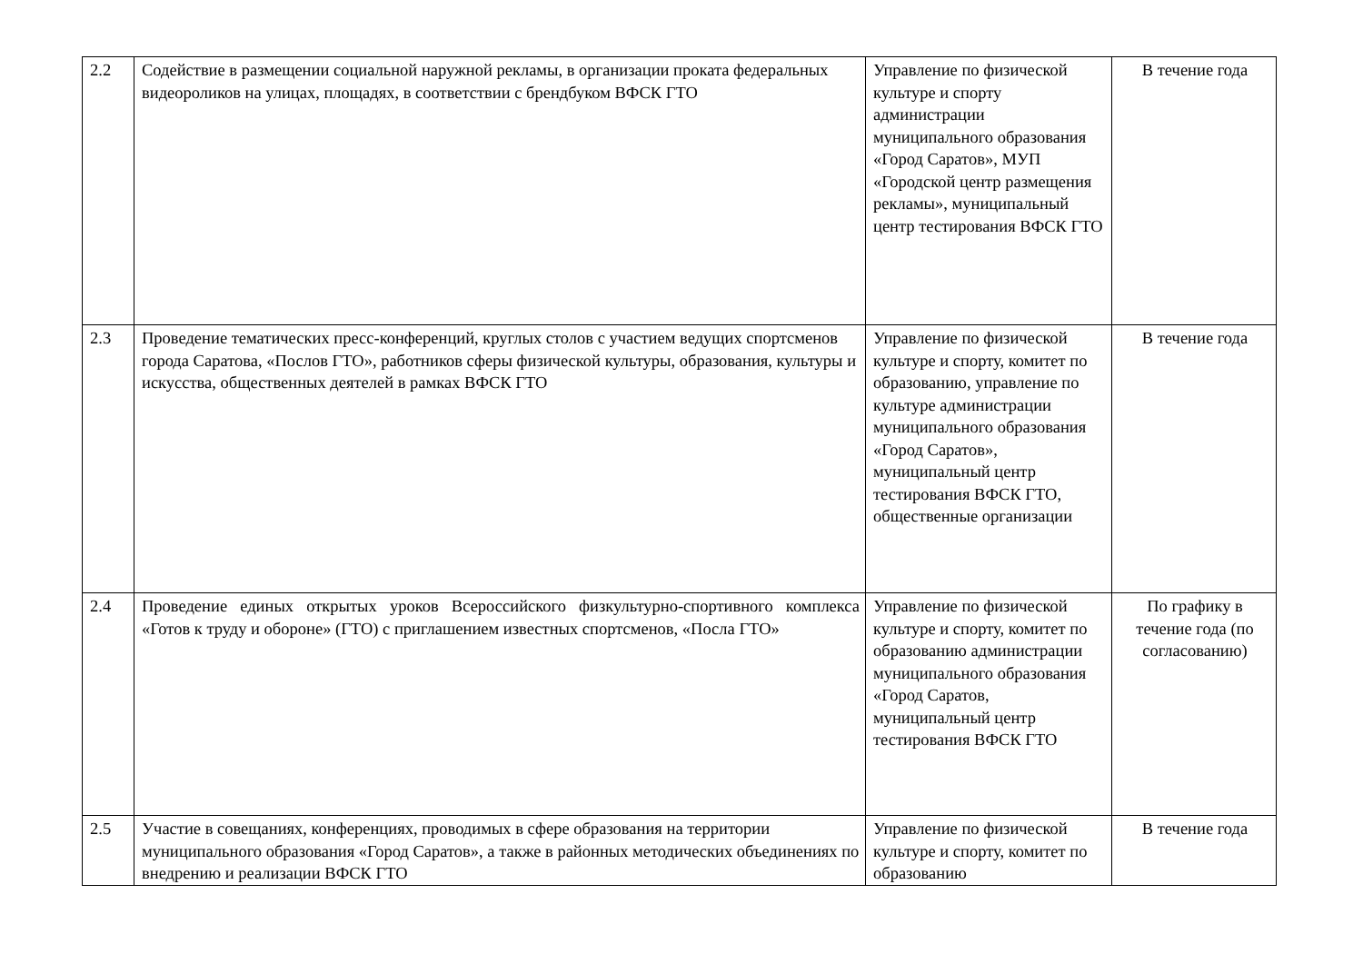| 2.2 | Содействие в размещении социальной наружной рекламы, в организации проката федеральных видеороликов на улицах, площадях, в соответствии с брендбуком ВФСК ГТО | Управление по физической культуре и спорту администрации муниципального образования «Город Саратов», МУП «Городской центр размещения рекламы», муниципальный центр тестирования ВФСК ГТО | В течение года |
| 2.3 | Проведение тематических пресс-конференций, круглых столов с участием ведущих спортсменов города Саратова, «Послов ГТО», работников сферы физической культуры, образования, культуры и искусства, общественных деятелей в рамках ВФСК ГТО | Управление по физической культуре и спорту, комитет по образованию, управление по культуре администрации муниципального образования «Город Саратов», муниципальный центр тестирования ВФСК ГТО, общественные организации | В течение года |
| 2.4 | Проведение единых открытых уроков Всероссийского физкультурно-спортивного комплекса «Готов к труду и обороне» (ГТО) с приглашением известных спортсменов, «Посла ГТО» | Управление по физической культуре и спорту, комитет по образованию администрации муниципального образования «Город Саратов, муниципальный центр тестирования ВФСК ГТО | По графику в течение года (по согласованию) |
| 2.5 | Участие в совещаниях, конференциях, проводимых в сфере образования на территории муниципального образования «Город Саратов», а также в районных методических объединениях по внедрению и реализации ВФСК ГТО | Управление по физической культуре и спорту, комитет по образованию | В течение года |